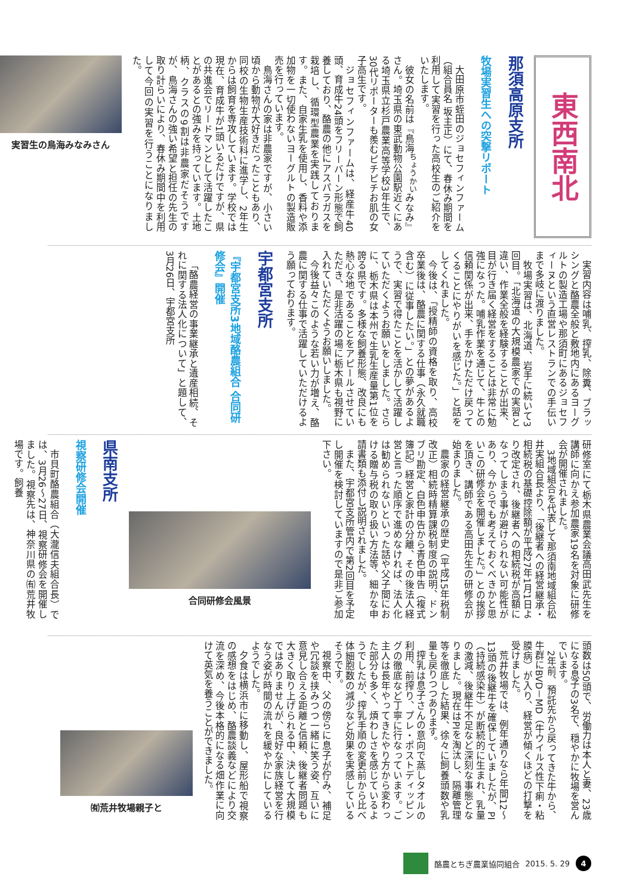東西南北
那須高原支所
牧場実習生への突撃リポート
大田原市蛭田のジョセフィンファーム（組合員名 坂主正）にて、春休み期間を利用して実習を行った高校生のご紹介をいたします。
彼女の名前は『鳥海<sup>ちょうかい</sup>みなみ』さん。埼玉県の東武動物公園駅近くにある埼玉県立杉戸農業高等学校3年生で、30代リポーターも羨むピチピチお肌の女子高生です。
ジョセフィンファームは、経産牛40頭、育成牛24頭をフリーバーン形態で飼養しており、酪農の他にアスパラガスを栽培し、循環型農業を実践しております。また、自家生乳を使用し、香料や添加物を一切使わないヨーグルトの製造販売を行っています。
鳥海さんの家は非農家ですが、小さい頃から動物が大好きだったこともあり、同校の生物生産技術科に進学し、2年生からは飼育を専攻しています。学校では現在、育成牛が1頭いるだけですが、県の共進会でリードマンとして活躍したことがあるとの強みを持っています。土地柄、クラスの9割は非農家だそうですが、鳥海さんの強い希望と担任の先生の取り計らいにより、春休み期間中を利用して今回の実習を行うことになりました。
実習生の鳥海みなみさん
実習内容は哺乳、搾乳、除糞、ブラッシングと酪農全般と敷地内にあるヨーグルトの製造工場や那須町にあるジョセフィーヌという直営レストランでの手伝いまで多岐に渡りました。
牧場実習は、北海道、岩手に続いて3回目。「北海道の大規模農家での実習と違い、作業全般を経験することが出来、目が行き届く経営をすることは非常に勉強になった。哺乳作業を通じて、牛との信頼関係が出来、手をかけただけ戻ってくることにやりがいを感じた。」と話をしてくれました。
今後は、「授精師の資格を取り、高校卒業後は、酪農に関する仕事（永久就職含む）に従事したい。」との夢があるようで、実習で得たことを活かして活躍していただくようお願いをしました。さらに、栃木県は本州で生乳生産量第1位を誇る県です。多様な飼養形態、改良にも熱心な地であることをアピールさせていただき、是非活躍の場に栃木県も視野に入れていただくようお願いしました。
今後益々このような若い力が増え、酪農に関する仕事で活躍していただけるよう願っております。
宇都宮支所
『宇都宮支所3地域酪農組合 合同研修会』開催
「酪農経営の事業継承と遺産相続、それに関する法人化について」と題して、3月26日、宇都宮支所
研修室にて栃木県農業会議高田武先生を講師に向かえ参加農家19名を対象に研修会が開催されました。
3地域組合を代表して那須南地域組合松井実組合長より、「後継者への経営継承・相続税の基礎控除額が平成27年1月1日より改定され、後継者への相続税が高額になってしまう事が避けられない可能性があり、今からでも考えておくべきかと思いこの研修会を開催しました。」との挨拶を頂き、講師である高田先生の研修会が始まりました。
農家の経営継承の歴史（平成15年税制改正）相続時精算課税制度の説明、ドンブリ勘定、白色申告から青色申告（複式簿記）経営と家計の分離、その後法人経営と言った順序で進めなければ、法人化は勧められないといった話や父子間における贈与税の取り扱い方法等、細かな申請書類も添付し説明されました。
また、宇都宮支所管内で第2回目を予定し開催を検討していますので是非ご参加下さい。
合同研修会風景
県南支所
視察研修会開催
市貝町酪農組合（大瀧信夫組合長）では、3月26～27日、視察研修会を開催しました。視察先は、神奈川県の㈲荒井牧場です。飼養
頭数は50頭で、労働力は本人と妻、23歳になる息子の3名で、穏やかに牧場を営んでいます。
2年前、預託先から戻ってきた牛から、牛群にBVD－MD（牛ウイルス性下痢・粘膜病）が入り、経営が傾くほどの打撃を受けました。
荒井牧場では、例年通りなら年間12～13頭の後継牛を確保していましたが、PI（持続感染牛）が断続的に生まれ、乳量の激減、後継牛不足など深刻な事態となりました。現在はPIを淘汰し、隔離管理等を徹底した結果、徐々に飼養頭数や乳量も戻りつつあります。
搾乳は息子さんの意向で蒸しタオルの利用、前搾り、プレ・ポストディッピングの徹底など丁寧に行なっています。ご主人は長年やってきたやり方から変わった部分も多く、煩わしさを感じているようでしたが、搾乳手順の変更前から比べ体細胞数の減少など効果を実感しているそうです。
視察中、父の傍らに息子が佇み、補足や冗談を挟みつつ一緒に笑う姿、互いに意見し合える距離と信頼、後継者問題も大きく取り上げられる中、決して大規模ではありませんが、良好な家族経営を行なう姿が時間の流れを緩やかにしているようでした。
夕食は横浜市に移動し、屋形船で視察の感想をはじめ、酪農談義などにより交流を深め、今後本格的になる畑作業に向けて英気を養うことができました。
㈲荒井牧場親子と
酪農とちぎ農業協同組合 2015. 5. 29
4